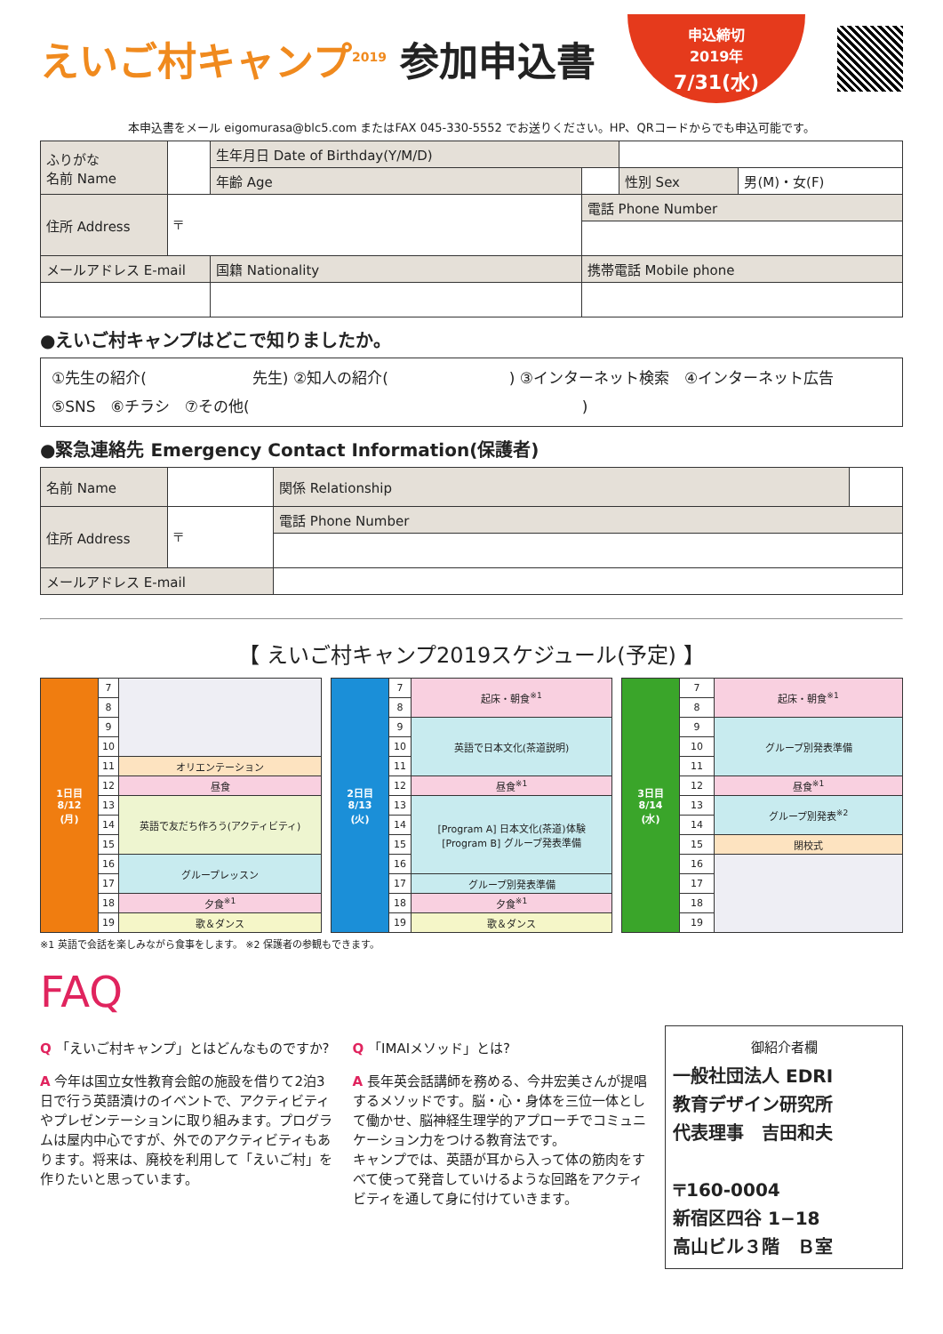えいご村キャンプ<sup>2019</sup> 参加申込書
申込締切
2019年
7/31(水)
本申込書をメール eigomurasa@blc5.com またはFAX 045-330-5552 でお送りください。HP、QRコードからでも申込可能です。
| ふりがな 名前 Name | | | 生年月日 Date of Birthday(Y/M/D) | | | |
| | | | 年齢 Age | | 性別 Sex | 男(M)・女(F) |
| 住所 Address | 〒 | | | 電話 Phone Number | | |
| メールアドレス E-mail | | 国籍 Nationality | | 携帯電話 Mobile phone | | |
●えいご村キャンプはどこで知りましたか。
①先生の紹介(　　　　　　　先生) ②知人の紹介(　　　　　　　　) ③インターネット検索　④インターネット広告
⑤SNS　⑥チラシ　⑦その他(　　　　　　　　　　　　　　　　　　　　　　)
●緊急連絡先 Emergency Contact Information(保護者)
| 名前 Name | | | 関係 Relationship | |
| 住所 Address | 〒 | | 電話 Phone Number | |
| メールアドレス E-mail | | | | |
【 えいご村キャンプ2019スケジュール(予定) 】
| 1日目 8/12 (月) | 7 | |
| | 8 | |
| | 9 | |
| | 10 | |
| | 11 | オリエンテーション |
| | 12 | 昼食 |
| | 13 | 英語で友だち作ろう(アクティビティ) |
| | 14 | |
| | 15 | |
| | 16 | グループレッスン |
| | 17 | |
| | 18 | 夕食<sup>※1</sup> |
| | 19 | 歌＆ダンス |
| 2日目 8/13 (火) | 7 | 起床・朝食<sup>※1</sup> |
| | 8 | |
| | 9 | 英語で日本文化(茶道説明) |
| | 10 | |
| | 11 | |
| | 12 | 昼食<sup>※1</sup> |
| | 13 | [Program A] 日本文化(茶道)体験 [Program B] グループ発表準備 |
| | 14 | |
| | 15 | |
| | 16 | |
| | 17 | グループ別発表準備 |
| | 18 | 夕食<sup>※1</sup> |
| | 19 | 歌＆ダンス |
| 3日目 8/14 (水) | 7 | 起床・朝食<sup>※1</sup> |
| | 8 | |
| | 9 | グループ別発表準備 |
| | 10 | |
| | 11 | |
| | 12 | 昼食<sup>※1</sup> |
| | 13 | グループ別発表<sup>※2</sup> |
| | 14 | |
| | 15 | 閉校式 |
| | 16 | |
| | 17 | |
| | 18 | |
| | 19 | |
※1 英語で会話を楽しみながら食事をします。 ※2 保護者の参観もできます。
FAQ
Q 「えいご村キャンプ」とはどんなものですか?
A 今年は国立女性教育会館の施設を借りて2泊3日で行う英語漬けのイベントで、アクティビティやプレゼンテーションに取り組みます。プログラムは屋内中心ですが、外でのアクティビティもあります。将来は、廃校を利用して「えいご村」を作りたいと思っています。
Q 「IMAIメソッド」とは?
A 長年英会話講師を務める、今井宏美さんが提唱するメソッドです。脳・心・身体を三位一体として働かせ、脳神経生理学的アプローチでコミュニケーション力をつける教育法です。
キャンプでは、英語が耳から入って体の筋肉をすべて使って発音していけるような回路をアクティビティを通して身に付けていきます。
御紹介者欄
一般社団法人 EDRI
教育デザイン研究所
代表理事　吉田和夫
〒160-0004
新宿区四谷 1−18
高山ビル３階　Ｂ室